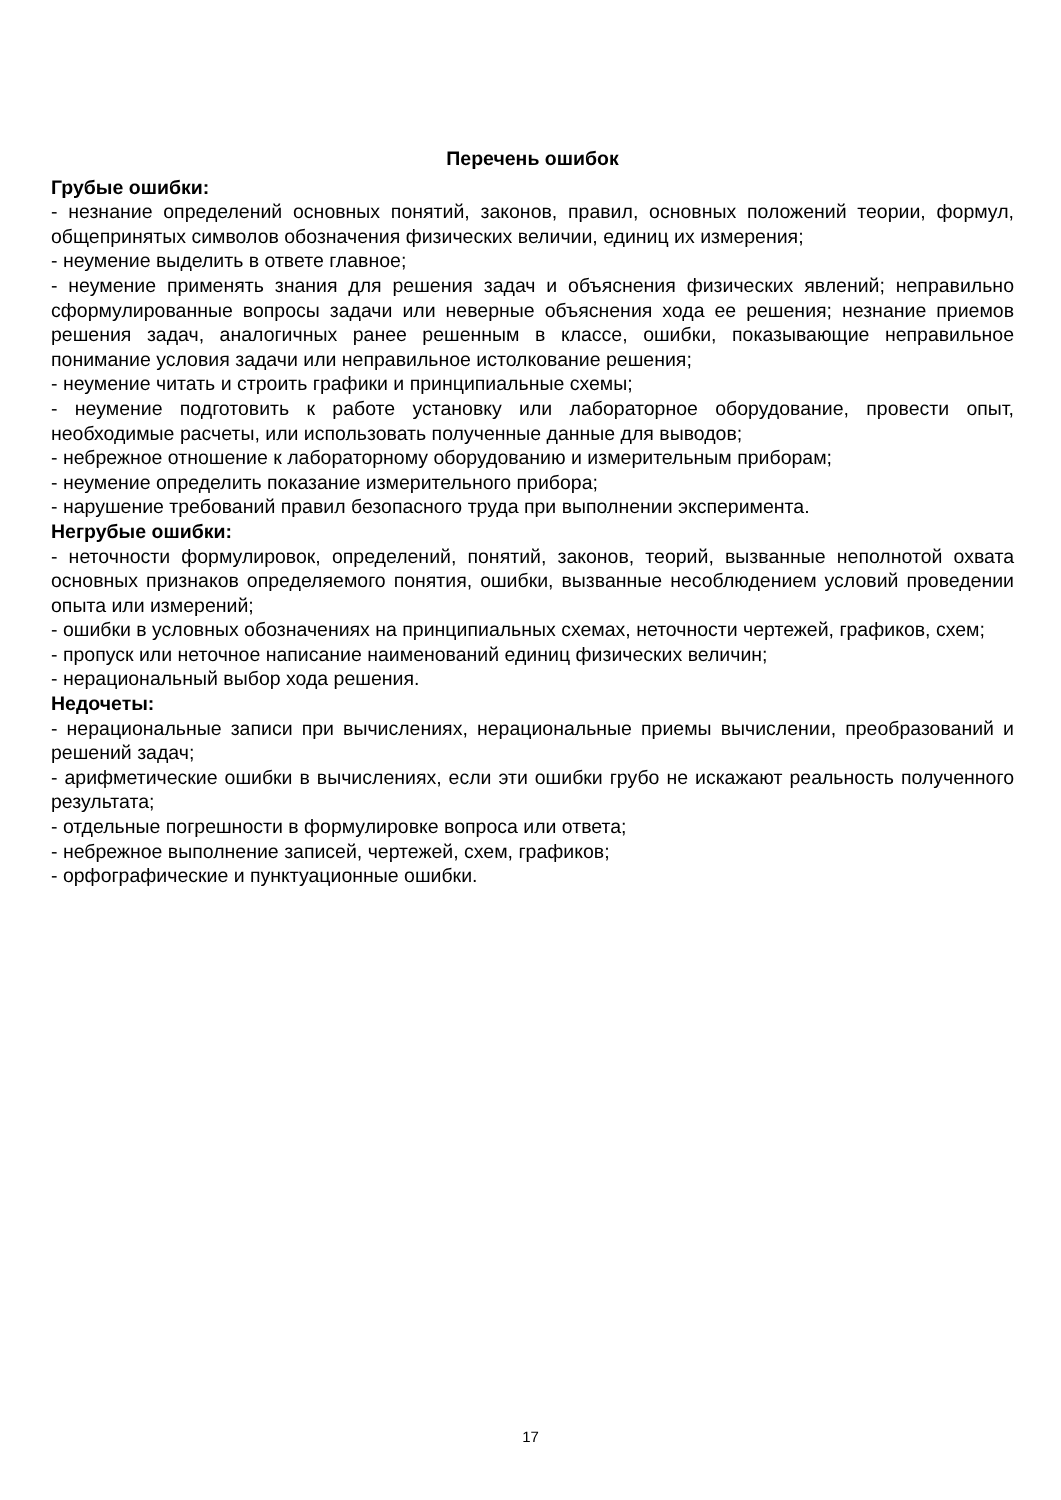Перечень ошибок
Грубые ошибки:
- незнание определений основных понятий, законов, правил, основных положений теории, формул, общепринятых символов обозначения физических величии, единиц их измерения;
- неумение выделить в ответе главное;
- неумение применять знания для решения задач и объяснения физических явлений; неправильно сформулированные вопросы задачи или неверные объяснения хода ее решения; незнание приемов решения задач, аналогичных ранее решенным в классе, ошибки, показывающие неправильное понимание условия задачи или неправильное истолкование решения;
- неумение читать и строить графики и принципиальные схемы;
- неумение подготовить к работе установку или лабораторное оборудование, провести опыт, необходимые расчеты, или использовать полученные данные для выводов;
- небрежное отношение к лабораторному оборудованию и измерительным приборам;
- неумение определить показание измерительного прибора;
- нарушение требований правил безопасного труда при выполнении эксперимента.
Негрубые ошибки:
- неточности формулировок, определений, понятий, законов, теорий, вызванные неполнотой охвата основных признаков определяемого понятия, ошибки, вызванные несоблюдением условий проведении опыта или измерений;
- ошибки в условных обозначениях на принципиальных схемах, неточности чертежей, графиков, схем;
- пропуск или неточное написание наименований единиц физических величин;
- нерациональный выбор хода решения.
Недочеты:
- нерациональные записи при вычислениях, нерациональные приемы вычислении, преобразований и решений задач;
- арифметические ошибки в вычислениях, если эти ошибки грубо не искажают реальность полученного результата;
- отдельные погрешности в формулировке вопроса или ответа;
- небрежное выполнение записей, чертежей, схем, графиков;
- орфографические и пунктуационные ошибки.
17